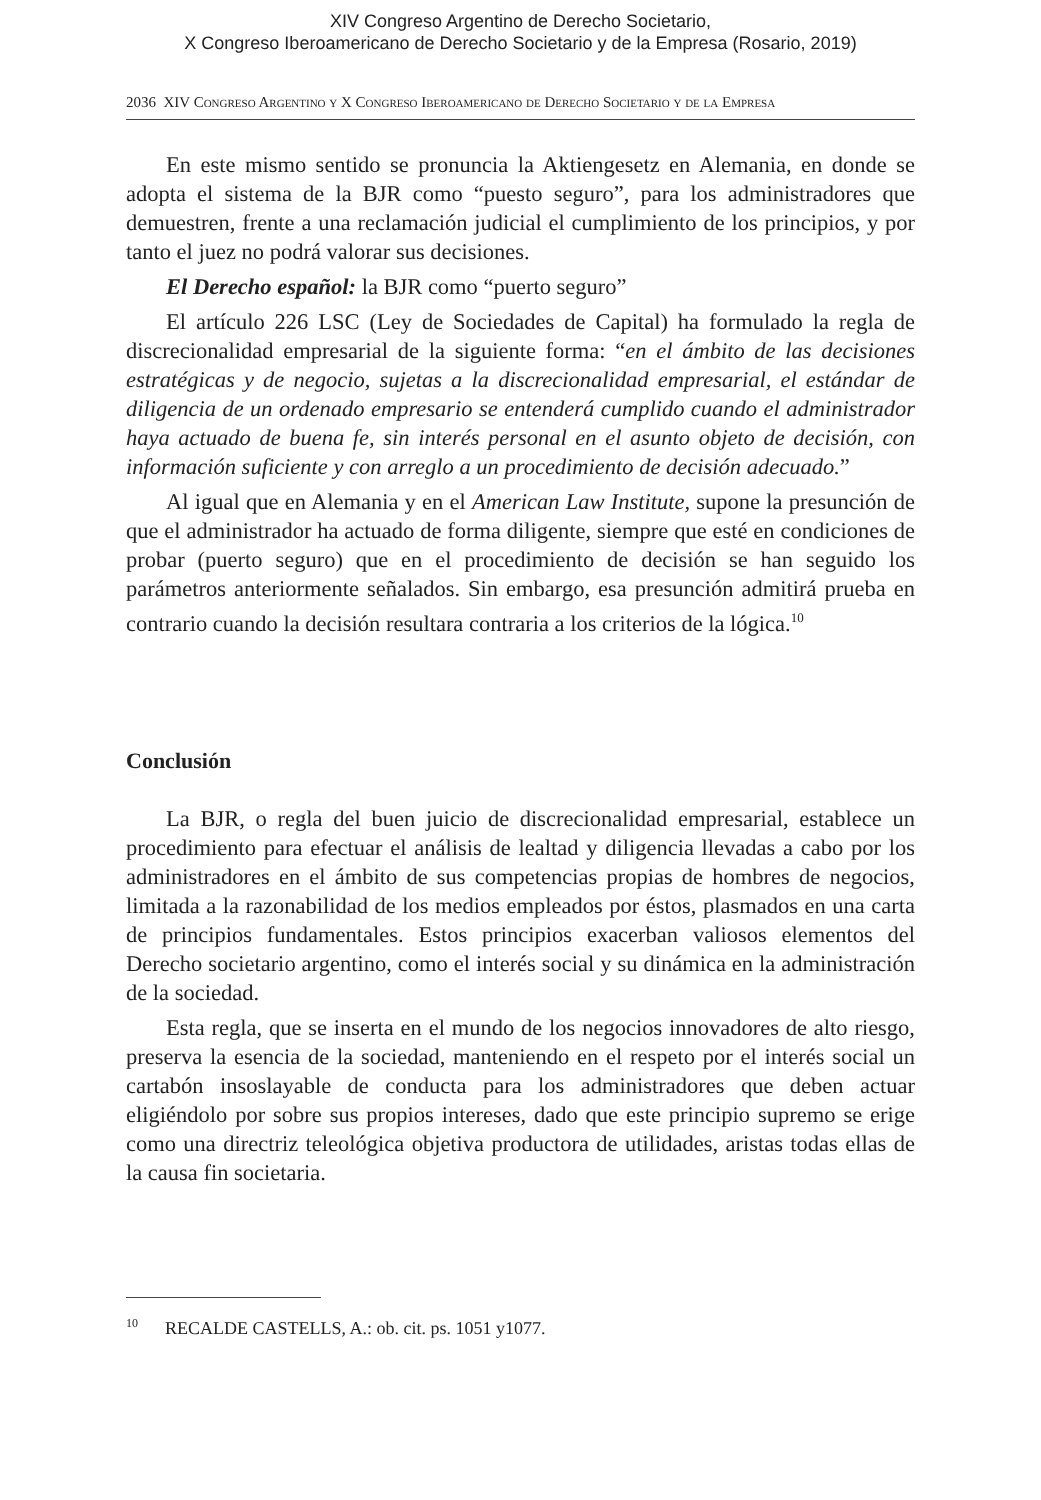XIV Congreso Argentino de Derecho Societario,
X Congreso Iberoamericano de Derecho Societario y de la Empresa (Rosario, 2019)
2036 XIV Congreso Argentino y X Congreso Iberoamericano de Derecho Societario y de la Empresa
En este mismo sentido se pronuncia la Aktiengesetz en Alemania, en donde se adopta el sistema de la BJR como “puesto seguro”, para los administradores que demuestren, frente a una reclamación judicial el cumplimiento de los principios, y por tanto el juez no podrá valorar sus decisiones.
El Derecho español: la BJR como “puerto seguro”
El artículo 226 LSC (Ley de Sociedades de Capital) ha formulado la regla de discrecionalidad empresarial de la siguiente forma: “en el ámbito de las decisiones estratégicas y de negocio, sujetas a la discrecionalidad empresarial, el estándar de diligencia de un ordenado empresario se entenderá cumplido cuando el administrador haya actuado de buena fe, sin interés personal en el asunto objeto de decisión, con información suficiente y con arreglo a un procedimiento de decisión adecuado.”
Al igual que en Alemania y en el American Law Institute, supone la presunción de que el administrador ha actuado de forma diligente, siempre que esté en condiciones de probar (puerto seguro) que en el procedimiento de decisión se han seguido los parámetros anteriormente señalados. Sin embargo, esa presunción admitirá prueba en contrario cuando la decisión resultara contraria a los criterios de la lógica.<sup>10</sup>
Conclusión
La BJR, o regla del buen juicio de discrecionalidad empresarial, establece un procedimiento para efectuar el análisis de lealtad y diligencia llevadas a cabo por los administradores en el ámbito de sus competencias propias de hombres de negocios, limitada a la razonabilidad de los medios empleados por éstos, plasmados en una carta de principios fundamentales. Estos principios exacerban valiosos elementos del Derecho societario argentino, como el interés social y su dinámica en la administración de la sociedad.
Esta regla, que se inserta en el mundo de los negocios innovadores de alto riesgo, preserva la esencia de la sociedad, manteniendo en el respeto por el interés social un cartabón insoslayable de conducta para los administradores que deben actuar eligiéndolo por sobre sus propios intereses, dado que este principio supremo se erige como una directriz teleológica objetiva productora de utilidades, aristas todas ellas de la causa fin societaria.
<sup>10</sup> RECALDE CASTELLS, A.: ob. cit. ps. 1051 y1077.